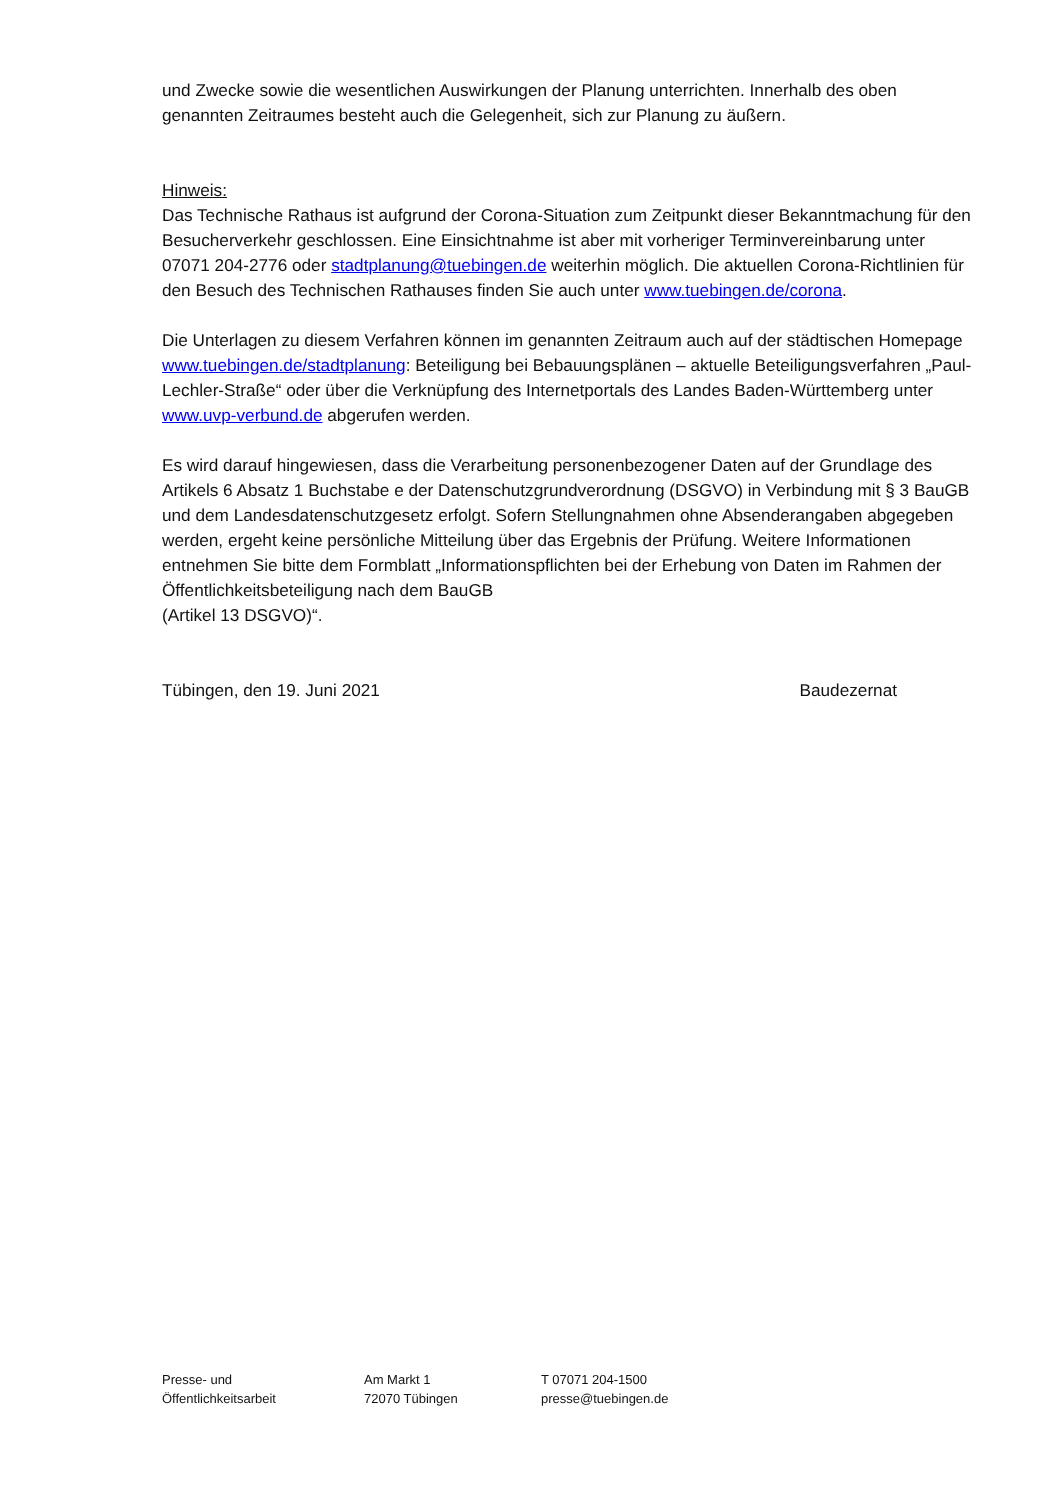und Zwecke sowie die wesentlichen Auswirkungen der Planung unterrichten. Innerhalb des oben genannten Zeitraumes besteht auch die Gelegenheit, sich zur Planung zu äußern.
Hinweis:
Das Technische Rathaus ist aufgrund der Corona-Situation zum Zeitpunkt dieser Bekanntmachung für den Besucherverkehr geschlossen. Eine Einsichtnahme ist aber mit vorheriger Terminvereinbarung unter 07071 204-2776 oder stadtplanung@tuebingen.de weiterhin möglich. Die aktuellen Corona-Richtlinien für den Besuch des Technischen Rathauses finden Sie auch unter www.tuebingen.de/corona.
Die Unterlagen zu diesem Verfahren können im genannten Zeitraum auch auf der städtischen Homepage www.tuebingen.de/stadtplanung: Beteiligung bei Bebauungsplänen – aktuelle Beteiligungsverfahren „Paul-Lechler-Straße“ oder über die Verknüpfung des Internetportals des Landes Baden-Württemberg unter www.uvp-verbund.de abgerufen werden.
Es wird darauf hingewiesen, dass die Verarbeitung personenbezogener Daten auf der Grundlage des Artikels 6 Absatz 1 Buchstabe e der Datenschutzgrundverordnung (DSGVO) in Verbindung mit § 3 BauGB und dem Landesdatenschutzgesetz erfolgt. Sofern Stellungnahmen ohne Absenderangaben abgegeben werden, ergeht keine persönliche Mitteilung über das Ergebnis der Prüfung. Weitere Informationen entnehmen Sie bitte dem Formblatt „Informationspflichten bei der Erhebung von Daten im Rahmen der Öffentlichkeitsbeteiligung nach dem BauGB
(Artikel 13 DSGVO)“.
Tübingen, den 19. Juni 2021 Baudezernat
Presse- und
Öffentlichkeitsarbeit
Am Markt 1
72070 Tübingen
T 07071 204-1500
presse@tuebingen.de